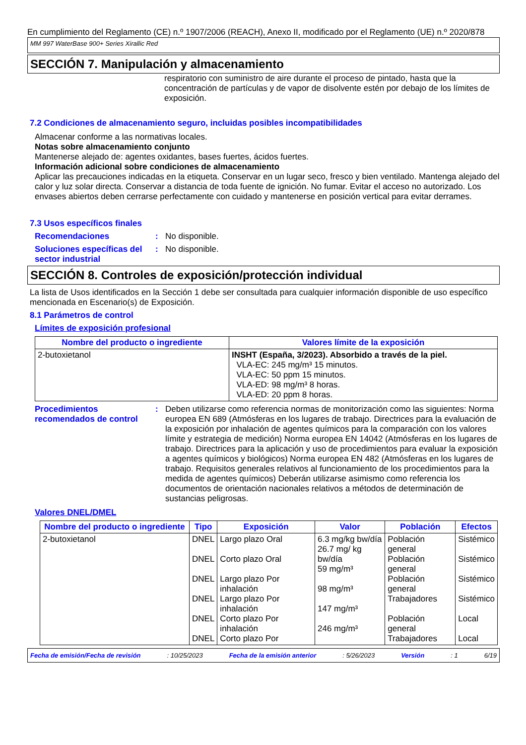En cumplimiento del Reglamento (CE) n.º 1907/2006 (REACH), Anexo II, modificado por el Reglamento (UE) n.º 2020/878
MM 997 WaterBase 900+ Series Xirallic Red
SECCIÓN 7. Manipulación y almacenamiento
respiratorio con suministro de aire durante el proceso de pintado, hasta que la concentración de partículas y de vapor de disolvente estén por debajo de los límites de exposición.
7.2 Condiciones de almacenamiento seguro, incluidas posibles incompatibilidades
Almacenar conforme a las normativas locales.
Notas sobre almacenamiento conjunto
Mantenerse alejado de: agentes oxidantes, bases fuertes, ácidos fuertes.
Información adicional sobre condiciones de almacenamiento
Aplicar las precauciones indicadas en la etiqueta. Conservar en un lugar seco, fresco y bien ventilado. Mantenga alejado del calor y luz solar directa. Conservar a distancia de toda fuente de ignición. No fumar. Evitar el acceso no autorizado. Los envases abiertos deben cerrarse perfectamente con cuidado y mantenerse en posición vertical para evitar derrames.
7.3 Usos específicos finales
Recomendaciones : No disponible.
Soluciones específicas del sector industrial
: No disponible.
SECCIÓN 8. Controles de exposición/protección individual
La lista de Usos identificados en la Sección 1 debe ser consultada para cualquier información disponible de uso específico mencionada en Escenario(s) de Exposición.
8.1 Parámetros de control
Límites de exposición profesional
| Nombre del producto o ingrediente | Valores límite de la exposición |
| --- | --- |
| 2-butoxietanol | INSHT (España, 3/2023). Absorbido a través de la piel. VLA-EC: 245 mg/m³ 15 minutos. VLA-EC: 50 ppm 15 minutos. VLA-ED: 98 mg/m³ 8 horas. VLA-ED: 20 ppm 8 horas. |
Procedimientos recomendados de control
: Deben utilizarse como referencia normas de monitorización como las siguientes: Norma europea EN 689 (Atmósferas en los lugares de trabajo. Directrices para la evaluación de la exposición por inhalación de agentes químicos para la comparación con los valores límite y estrategia de medición) Norma europea EN 14042 (Atmósferas en los lugares de trabajo. Directrices para la aplicación y uso de procedimientos para evaluar la exposición a agentes químicos y biológicos) Norma europea EN 482 (Atmósferas en los lugares de trabajo. Requisitos generales relativos al funcionamiento de los procedimientos para la medida de agentes químicos) Deberán utilizarse asimismo como referencia los documentos de orientación nacionales relativos a métodos de determinación de sustancias peligrosas.
Valores DNEL/DMEL
| Nombre del producto o ingrediente | Tipo | Exposición | Valor | Población | Efectos |
| --- | --- | --- | --- | --- | --- |
| 2-butoxietanol | DNEL DNEL DNEL DNEL DNEL DNEL | Largo plazo Oral Corto plazo Oral Largo plazo Por inhalación Largo plazo Por inhalación Corto plazo Por inhalación Corto plazo Por | 6.3 mg/kg bw/día 26.7 mg/ kg bw/día 59 mg/m³ 98 mg/m³ 147 mg/m³ 246 mg/m³ | Población general Población general Población general Trabajadores Población general Trabajadores | Sistémico Sistémico Sistémico Sistémico Local Local |
Fecha de emisión/Fecha de revisión: 10/25/2023 Fecha de la emisión anterior: 5/26/2023 Versión: 1 6/19